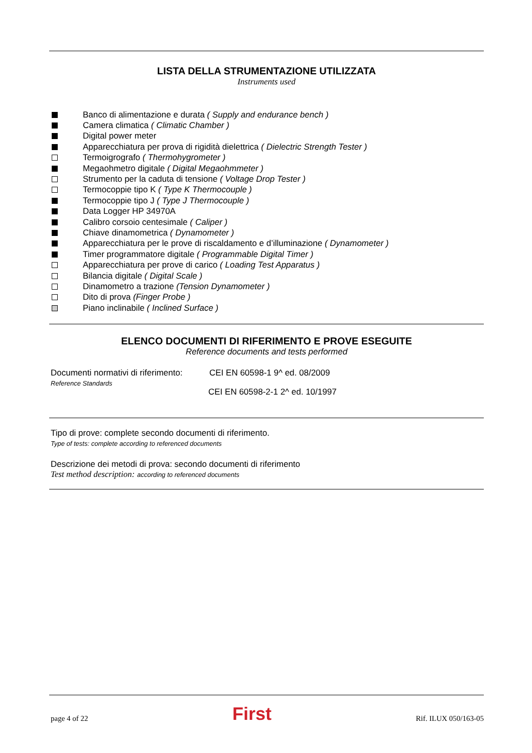LISTA DELLA STRUMENTAZIONE UTILIZZATA
Instruments used
Banco di alimentazione e durata ( Supply and endurance bench )
Camera climatica ( Climatic Chamber )
Digital power meter
Apparecchiatura per prova di rigidità dielettrica ( Dielectric Strength Tester )
Termoigrografo ( Thermohygrometer )
Megaohmetro digitale ( Digital Megaohmmeter )
Strumento per la caduta di tensione ( Voltage Drop Tester )
Termocoppie tipo K ( Type K Thermocouple )
Termocoppie tipo J ( Type J Thermocouple )
Data Logger HP 34970A
Calibro corsoio centesimale ( Caliper )
Chiave dinamometrica ( Dynamometer )
Apparecchiatura per le prove di riscaldamento e d’illuminazione ( Dynamometer )
Timer programmatore digitale ( Programmable Digital Timer )
Apparecchiatura per prove di carico ( Loading Test Apparatus )
Bilancia digitale ( Digital Scale )
Dinamometro a trazione (Tension Dynamometer )
Dito di prova (Finger Probe )
Piano inclinabile ( Inclined Surface )
ELENCO DOCUMENTI DI RIFERIMENTO E PROVE ESEGUITE
Reference documents and tests performed
Documenti normativi di riferimento:
Reference Standards
CEI EN 60598-1 9^ ed. 08/2009
CEI EN 60598-2-1 2^ ed. 10/1997
Tipo di prove: complete secondo documenti di riferimento.
Type of tests: complete according to referenced documents
Descrizione dei metodi di prova: secondo documenti di riferimento
Test method description: according to referenced documents
page 4 of 22 First Rif. ILUX 050/163-05